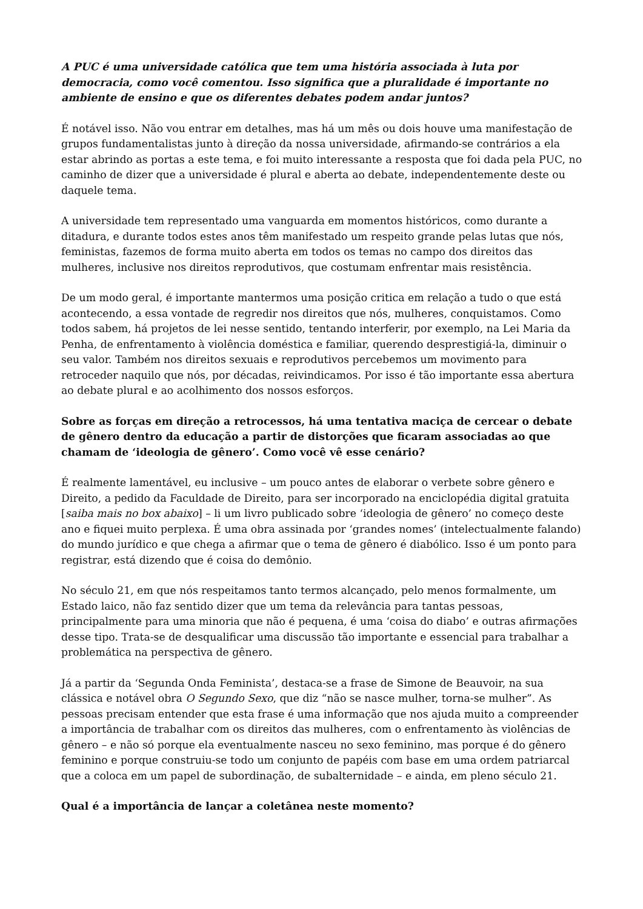A PUC é uma universidade católica que tem uma história associada à luta por democracia, como você comentou. Isso significa que a pluralidade é importante no ambiente de ensino e que os diferentes debates podem andar juntos?
É notável isso. Não vou entrar em detalhes, mas há um mês ou dois houve uma manifestação de grupos fundamentalistas junto à direção da nossa universidade, afirmando-se contrários a ela estar abrindo as portas a este tema, e foi muito interessante a resposta que foi dada pela PUC, no caminho de dizer que a universidade é plural e aberta ao debate, independentemente deste ou daquele tema.
A universidade tem representado uma vanguarda em momentos históricos, como durante a ditadura, e durante todos estes anos têm manifestado um respeito grande pelas lutas que nós, feministas, fazemos de forma muito aberta em todos os temas no campo dos direitos das mulheres, inclusive nos direitos reprodutivos, que costumam enfrentar mais resistência.
De um modo geral, é importante mantermos uma posição critica em relação a tudo o que está acontecendo, a essa vontade de regredir nos direitos que nós, mulheres, conquistamos. Como todos sabem, há projetos de lei nesse sentido, tentando interferir, por exemplo, na Lei Maria da Penha, de enfrentamento à violência doméstica e familiar, querendo desprestigiá-la, diminuir o seu valor. Também nos direitos sexuais e reprodutivos percebemos um movimento para retroceder naquilo que nós, por décadas, reivindicamos. Por isso é tão importante essa abertura ao debate plural e ao acolhimento dos nossos esforços.
Sobre as forças em direção a retrocessos, há uma tentativa maciça de cercear o debate de gênero dentro da educação a partir de distorções que ficaram associadas ao que chamam de ‘ideologia de gênero’. Como você vê esse cenário?
É realmente lamentável, eu inclusive – um pouco antes de elaborar o verbete sobre gênero e Direito, a pedido da Faculdade de Direito, para ser incorporado na enciclopédia digital gratuita [saiba mais no box abaixo] – li um livro publicado sobre ‘ideologia de gênero’ no começo deste ano e fiquei muito perplexa. É uma obra assinada por ‘grandes nomes’ (intelectualmente falando) do mundo jurídico e que chega a afirmar que o tema de gênero é diabólico. Isso é um ponto para registrar, está dizendo que é coisa do demônio.
No século 21, em que nós respeitamos tanto termos alcançado, pelo menos formalmente, um Estado laico, não faz sentido dizer que um tema da relevância para tantas pessoas, principalmente para uma minoria que não é pequena, é uma ‘coisa do diabo’ e outras afirmações desse tipo. Trata-se de desqualificar uma discussão tão importante e essencial para trabalhar a problemática na perspectiva de gênero.
Já a partir da ‘Segunda Onda Feminista’, destaca-se a frase de Simone de Beauvoir, na sua clássica e notável obra O Segundo Sexo, que diz “não se nasce mulher, torna-se mulher”. As pessoas precisam entender que esta frase é uma informação que nos ajuda muito a compreender a importância de trabalhar com os direitos das mulheres, com o enfrentamento às violências de gênero – e não só porque ela eventualmente nasceu no sexo feminino, mas porque é do gênero feminino e porque construiu-se todo um conjunto de papéis com base em uma ordem patriarcal que a coloca em um papel de subordinação, de subalternidade – e ainda, em pleno século 21.
Qual é a importância de lançar a coletânea neste momento?